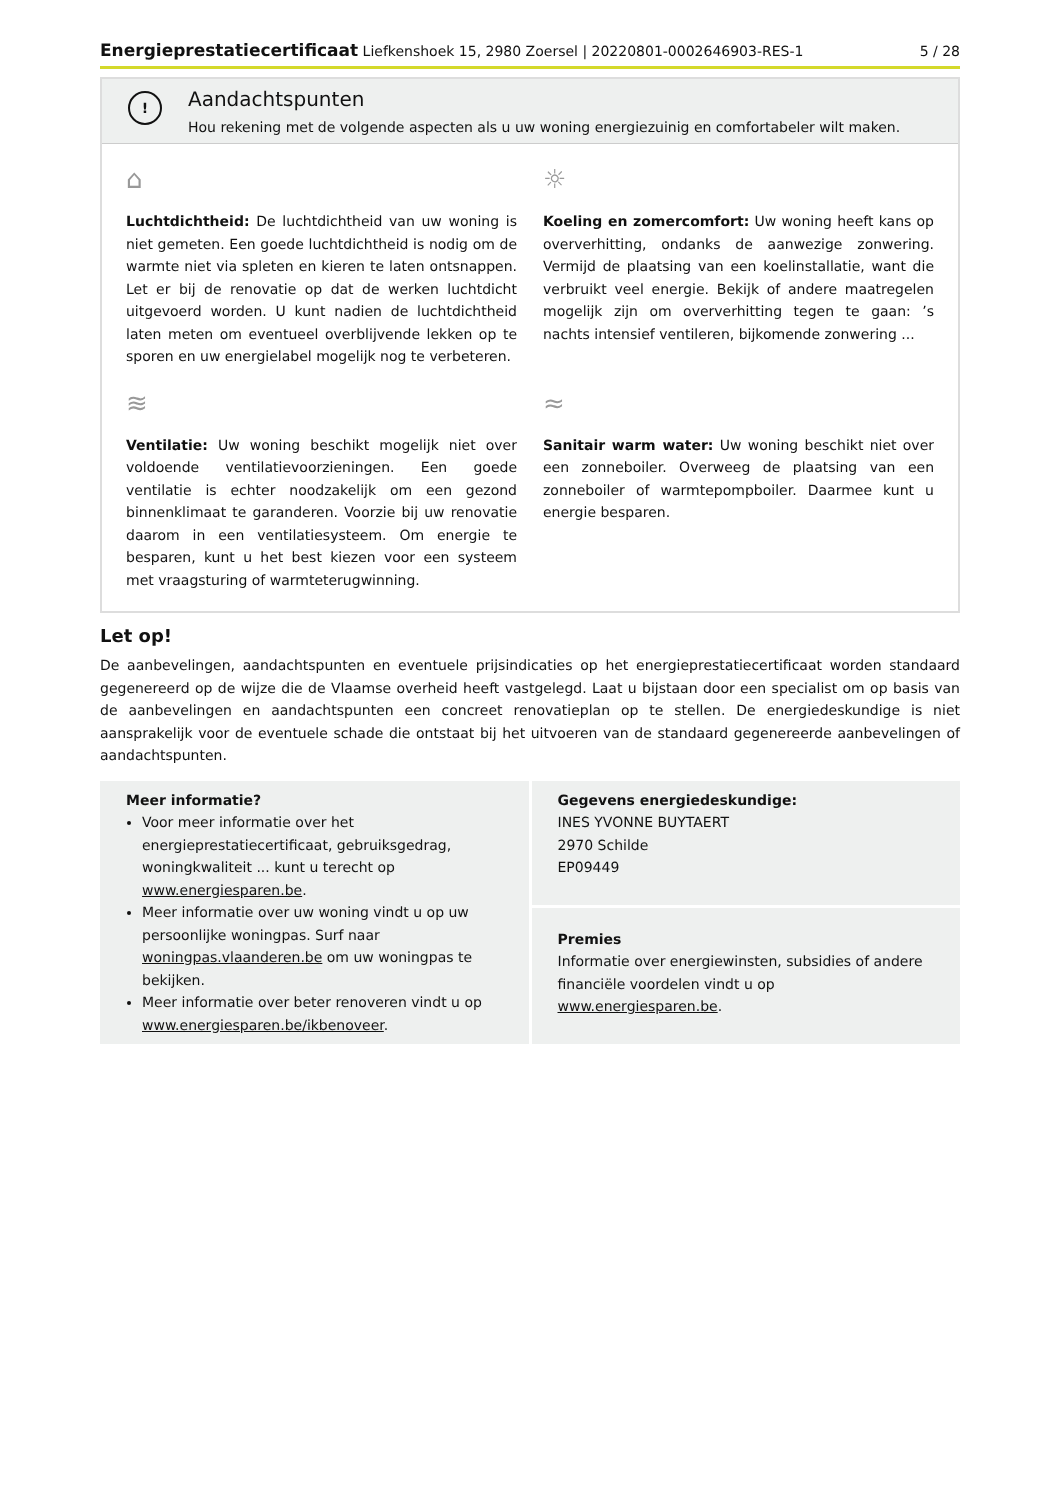Energieprestatiecertificaat Liefkenshoek 15, 2980 Zoersel | 20220801-0002646903-RES-1 5 / 28
!
Aandachtspunten
Hou rekening met de volgende aspecten als u uw woning energiezuinig en comfortabeler wilt maken.
⌂
Luchtdichtheid: De luchtdichtheid van uw woning is niet gemeten. Een goede luchtdichtheid is nodig om de warmte niet via spleten en kieren te laten ontsnappen. Let er bij de renovatie op dat de werken luchtdicht uitgevoerd worden. U kunt nadien de luchtdichtheid laten meten om eventueel overblijvende lekken op te sporen en uw energielabel mogelijk nog te verbeteren.
☼
Koeling en zomercomfort: Uw woning heeft kans op oververhitting, ondanks de aanwezige zonwering. Vermijd de plaatsing van een koelinstallatie, want die verbruikt veel energie. Bekijk of andere maatregelen mogelijk zijn om oververhitting tegen te gaan: ’s nachts intensief ventileren, bijkomende zonwering ...
≋
Ventilatie: Uw woning beschikt mogelijk niet over voldoende ventilatievoorzieningen. Een goede ventilatie is echter noodzakelijk om een gezond binnenklimaat te garanderen. Voorzie bij uw renovatie daarom in een ventilatiesysteem. Om energie te besparen, kunt u het best kiezen voor een systeem met vraagsturing of warmteterugwinning.
≈
Sanitair warm water: Uw woning beschikt niet over een zonneboiler. Overweeg de plaatsing van een zonneboiler of warmtepompboiler. Daarmee kunt u energie besparen.
Let op!
De aanbevelingen, aandachtspunten en eventuele prijsindicaties op het energieprestatiecertificaat worden standaard gegenereerd op de wijze die de Vlaamse overheid heeft vastgelegd. Laat u bijstaan door een specialist om op basis van de aanbevelingen en aandachtspunten een concreet renovatieplan op te stellen. De energiedeskundige is niet aansprakelijk voor de eventuele schade die ontstaat bij het uitvoeren van de standaard gegenereerde aanbevelingen of aandachtspunten.
Meer informatie?
Voor meer informatie over het energieprestatiecertificaat, gebruiksgedrag, woningkwaliteit ... kunt u terecht op www.energiesparen.be.
Meer informatie over uw woning vindt u op uw persoonlijke woningpas. Surf naar woningpas.vlaanderen.be om uw woningpas te bekijken.
Meer informatie over beter renoveren vindt u op www.energiesparen.be/ikbenoveer.
Gegevens energiedeskundige:
INES YVONNE BUYTAERT
2970 Schilde
EP09449
Premies
Informatie over energiewinsten, subsidies of andere financiële voordelen vindt u op www.energiesparen.be.